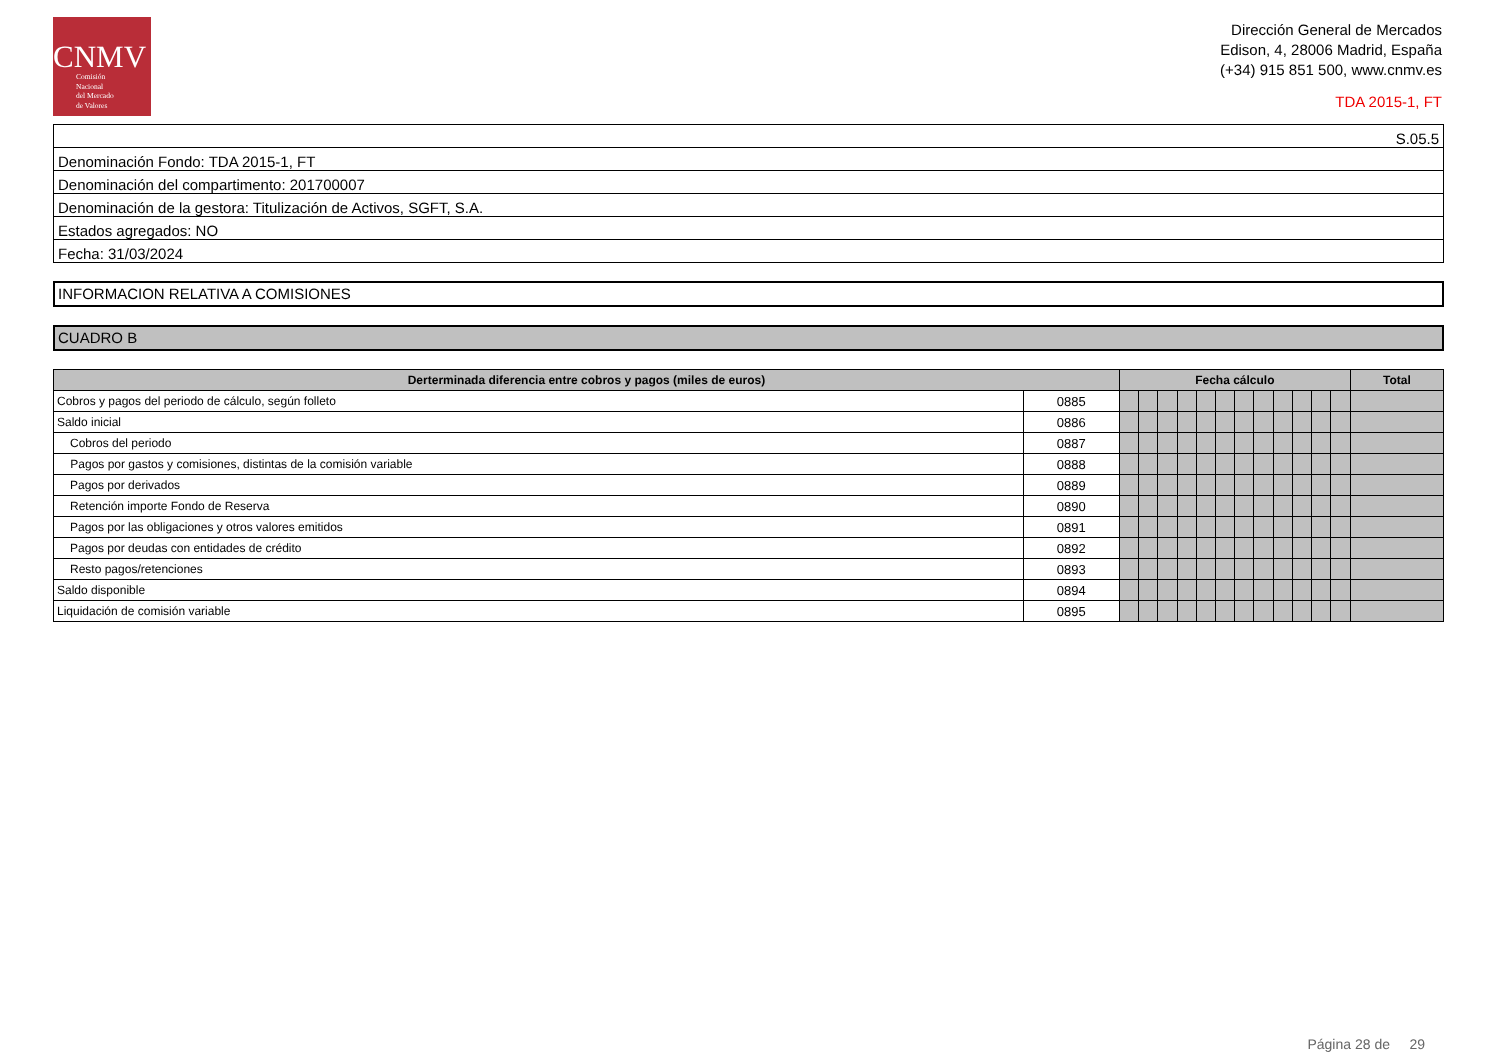CNMV
Comisión
Nacional
del Mercado
de Valores
Dirección General de Mercados
Edison, 4, 28006 Madrid, España
(+34) 915 851 500, www.cnmv.es
TDA 2015-1, FT
| S.05.5 |
| Denominación Fondo: TDA 2015-1, FT |
| Denominación del compartimento: 201700007 |
| Denominación de la gestora: Titulización de Activos, SGFT, S.A. |
| Estados agregados: NO |
| Fecha: 31/03/2024 |
INFORMACION RELATIVA A COMISIONES
CUADRO B
| Derterminada diferencia entre cobros y pagos (miles de euros) | | Fecha cálculo | | | | | | | | | | | | Total |
| --- | --- | --- | --- | --- | --- | --- | --- | --- | --- | --- | --- | --- | --- | --- |
| Cobros y pagos del periodo de cálculo, según folleto | 0885 | | | | | | | | | | | | | |
| Saldo inicial | 0886 | | | | | | | | | | | | | |
| Cobros del periodo | 0887 | | | | | | | | | | | | | |
| Pagos por gastos y comisiones, distintas de la comisión variable | 0888 | | | | | | | | | | | | | |
| Pagos por derivados | 0889 | | | | | | | | | | | | | |
| Retención importe Fondo de Reserva | 0890 | | | | | | | | | | | | | |
| Pagos por las obligaciones y otros valores emitidos | 0891 | | | | | | | | | | | | | |
| Pagos por deudas con entidades de crédito | 0892 | | | | | | | | | | | | | |
| Resto pagos/retenciones | 0893 | | | | | | | | | | | | | |
| Saldo disponible | 0894 | | | | | | | | | | | | | |
| Liquidación de comisión variable | 0895 | | | | | | | | | | | | | |
Página 28 de 29